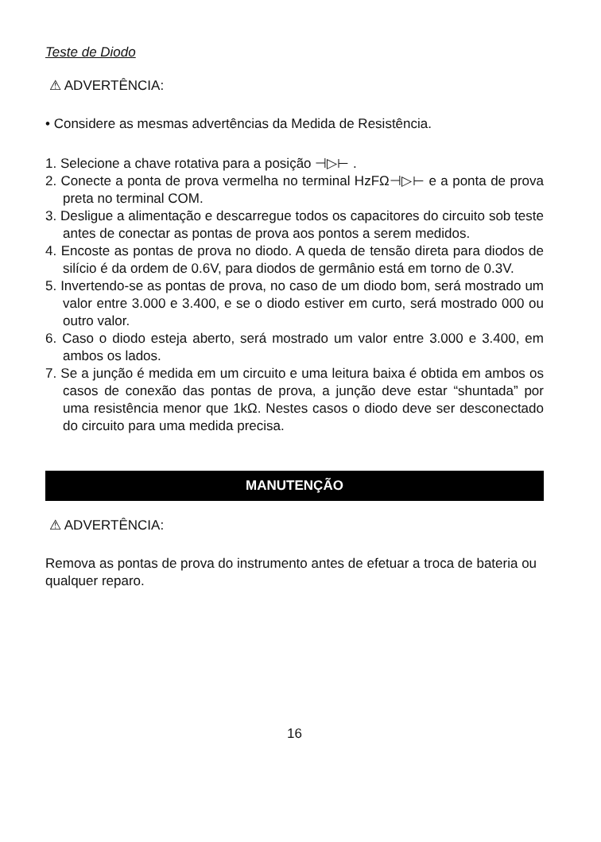Teste de Diodo
⚠ ADVERTÊNCIA:
• Considere as mesmas advertências da Medida de Resistência.
1. Selecione a chave rotativa para a posição ⊣▷⊢ .
2. Conecte a ponta de prova vermelha no terminal HzFΩ⊣▷⊢ e a ponta de prova preta no terminal COM.
3. Desligue a alimentação e descarregue todos os capacitores do circuito sob teste antes de conectar as pontas de prova aos pontos a serem medidos.
4. Encoste as pontas de prova no diodo. A queda de tensão direta para diodos de silício é da ordem de 0.6V, para diodos de germânio está em torno de 0.3V.
5. Invertendo-se as pontas de prova, no caso de um diodo bom, será mostrado um valor entre 3.000 e 3.400, e se o diodo estiver em curto, será mostrado 000 ou outro valor.
6. Caso o diodo esteja aberto, será mostrado um valor entre 3.000 e 3.400, em ambos os lados.
7. Se a junção é medida em um circuito e uma leitura baixa é obtida em ambos os casos de conexão das pontas de prova, a junção deve estar “shuntada” por uma resistência menor que 1kΩ. Nestes casos o diodo deve ser desconectado do circuito para uma medida precisa.
MANUTENÇÃO
⚠ ADVERTÊNCIA:
Remova as pontas de prova do instrumento antes de efetuar a troca de bateria ou qualquer reparo.
16